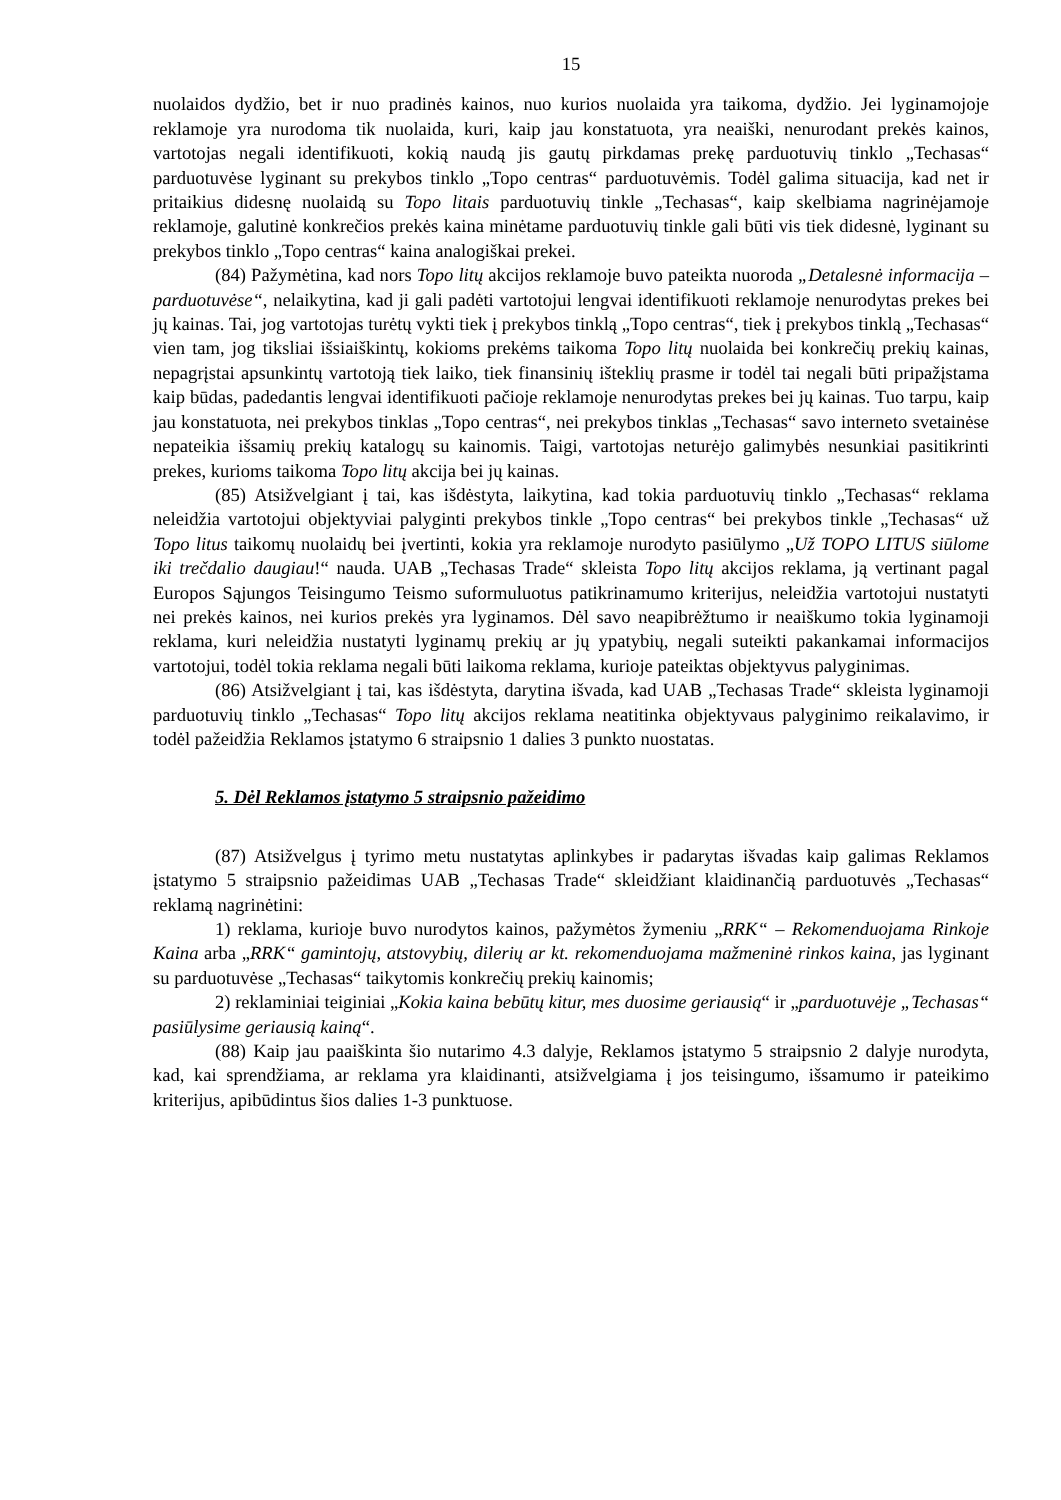15
nuolaidos dydžio, bet ir nuo pradinės kainos, nuo kurios nuolaida yra taikoma, dydžio. Jei lyginamojoje reklamoje yra nurodoma tik nuolaida, kuri, kaip jau konstatuota, yra neaiški, nenurodant prekės kainos, vartotojas negali identifikuoti, kokią naudą jis gautų pirkdamas prekę parduotuvių tinklo „Techasas“ parduotuvėse lyginant su prekybos tinklo „Topo centras“ parduotuvėmis. Todėl galima situacija, kad net ir pritaikius didesnę nuolaidą su Topo litais parduotuvių tinkle „Techasas“, kaip skelbiama nagrinėjamoje reklamoje, galutinė konkrečios prekės kaina minėtame parduotuvių tinkle gali būti vis tiek didesnė, lyginant su prekybos tinklo „Topo centras“ kaina analogiškai prekei.
(84) Pažymėtina, kad nors Topo litų akcijos reklamoje buvo pateikta nuoroda „Detalesnė informacija – parduotuvėse“, nelaikytina, kad ji gali padėti vartotojui lengvai identifikuoti reklamoje nenurodytas prekes bei jų kainas. Tai, jog vartotojas turėtų vykti tiek į prekybos tinklą „Topo centras“, tiek į prekybos tinklą „Techasas“ vien tam, jog tiksliai išsiaiškintų, kokioms prekėms taikoma Topo litų nuolaida bei konkrečių prekių kainas, nepagrįstai apsunkintų vartotoją tiek laiko, tiek finansinių išteklių prasme ir todėl tai negali būti pripažįstama kaip būdas, padedantis lengvai identifikuoti pačioje reklamoje nenurodytas prekes bei jų kainas. Tuo tarpu, kaip jau konstatuota, nei prekybos tinklas „Topo centras“, nei prekybos tinklas „Techasas“ savo interneto svetainėse nepateikia išsamių prekių katalogų su kainomis. Taigi, vartotojas neturėjo galimybės nesunkiai pasitikrinti prekes, kurioms taikoma Topo litų akcija bei jų kainas.
(85) Atsižvelgiant į tai, kas išdėstyta, laikytina, kad tokia parduotuvių tinklo „Techasas“ reklama neleidžia vartotojui objektyviai palyginti prekybos tinkle „Topo centras“ bei prekybos tinkle „Techasas“ už Topo litus taikomų nuolaidų bei įvertinti, kokia yra reklamoje nurodyto pasiūlymo „Už TOPO LITUS siūlome iki trečdalio daugiau!“ nauda. UAB „Techasas Trade“ skleista Topo litų akcijos reklama, ją vertinant pagal Europos Sąjungos Teisingumo Teismo suformuluotus patikrinamumo kriterijus, neleidžia vartotojui nustatyti nei prekės kainos, nei kurios prekės yra lyginamos. Dėl savo neapibrėžtumo ir neaiškumo tokia lyginamoji reklama, kuri neleidžia nustatyti lyginamų prekių ar jų ypatybių, negali suteikti pakankamai informacijos vartotojui, todėl tokia reklama negali būti laikoma reklama, kurioje pateiktas objektyvus palyginimas.
(86) Atsižvelgiant į tai, kas išdėstyta, darytina išvada, kad UAB „Techasas Trade“ skleista lyginamoji parduotuvių tinklo „Techasas“ Topo litų akcijos reklama neatitinka objektyvaus palyginimo reikalavimo, ir todėl pažeidžia Reklamos įstatymo 6 straipsnio 1 dalies 3 punkto nuostatas.
5. Dėl Reklamos įstatymo 5 straipsnio pažeidimo
(87) Atsižvelgus į tyrimo metu nustatytas aplinkybes ir padarytas išvadas kaip galimas Reklamos įstatymo 5 straipsnio pažeidimas UAB „Techasas Trade“ skleidžiant klaidinančią parduotuvės „Techasas“ reklamą nagrinėtini:
1) reklama, kurioje buvo nurodytos kainos, pažymėtos žymeniu „RRK“ – Rekomenduojama Rinkoje Kaina arba „RRK“ gamintojų, atstovybių, dilerių ar kt. rekomenduojama mažmeninė rinkos kaina, jas lyginant su parduotuvėse „Techasas“ taikytomis konkrečių prekių kainomis;
2) reklaminiai teiginiai „Kokia kaina bebūtų kitur, mes duosime geriausią“ ir „parduotuvėje „Techasas“ pasiūlysime geriausią kainą“.
(88) Kaip jau paaiškinta šio nutarimo 4.3 dalyje, Reklamos įstatymo 5 straipsnio 2 dalyje nurodyta, kad, kai sprendžiama, ar reklama yra klaidinanti, atsižvelgiama į jos teisingumo, išsamumo ir pateikimo kriterijus, apibūdintus šios dalies 1-3 punktuose.